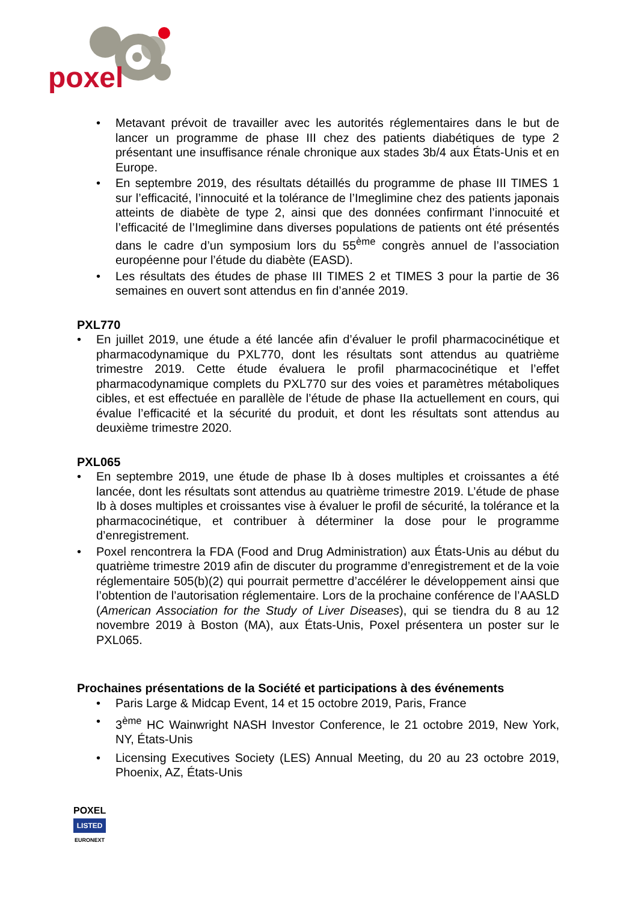poxel
• Metavant prévoit de travailler avec les autorités réglementaires dans le but de lancer un programme de phase III chez des patients diabétiques de type 2 présentant une insuffisance rénale chronique aux stades 3b/4 aux États-Unis et en Europe.
• En septembre 2019, des résultats détaillés du programme de phase III TIMES 1 sur l’efficacité, l’innocuité et la tolérance de l’Imeglimine chez des patients japonais atteints de diabète de type 2, ainsi que des données confirmant l’innocuité et l’efficacité de l’Imeglimine dans diverses populations de patients ont été présentés dans le cadre d’un symposium lors du 55<sup>ème</sup> congrès annuel de l’association européenne pour l’étude du diabète (EASD).
• Les résultats des études de phase III TIMES 2 et TIMES 3 pour la partie de 36 semaines en ouvert sont attendus en fin d’année 2019.
PXL770
• En juillet 2019, une étude a été lancée afin d’évaluer le profil pharmacocinétique et pharmacodynamique du PXL770, dont les résultats sont attendus au quatrième trimestre 2019. Cette étude évaluera le profil pharmacocinétique et l’effet pharmacodynamique complets du PXL770 sur des voies et paramètres métaboliques cibles, et est effectuée en parallèle de l’étude de phase IIa actuellement en cours, qui évalue l’efficacité et la sécurité du produit, et dont les résultats sont attendus au deuxième trimestre 2020.
PXL065
• En septembre 2019, une étude de phase Ib à doses multiples et croissantes a été lancée, dont les résultats sont attendus au quatrième trimestre 2019. L’étude de phase Ib à doses multiples et croissantes vise à évaluer le profil de sécurité, la tolérance et la pharmacocinétique, et contribuer à déterminer la dose pour le programme d’enregistrement.
• Poxel rencontrera la FDA (Food and Drug Administration) aux États-Unis au début du quatrième trimestre 2019 afin de discuter du programme d’enregistrement et de la voie réglementaire 505(b)(2) qui pourrait permettre d’accélérer le développement ainsi que l’obtention de l’autorisation réglementaire. Lors de la prochaine conférence de l’AASLD (American Association for the Study of Liver Diseases), qui se tiendra du 8 au 12 novembre 2019 à Boston (MA), aux États-Unis, Poxel présentera un poster sur le PXL065.
Prochaines présentations de la Société et participations à des événements
• Paris Large & Midcap Event, 14 et 15 octobre 2019, Paris, France
• 3<sup>ème</sup> HC Wainwright NASH Investor Conference, le 21 octobre 2019, New York, NY, États-Unis
• Licensing Executives Society (LES) Annual Meeting, du 20 au 23 octobre 2019, Phoenix, AZ, États-Unis
POXEL
LISTED
EURONEXT